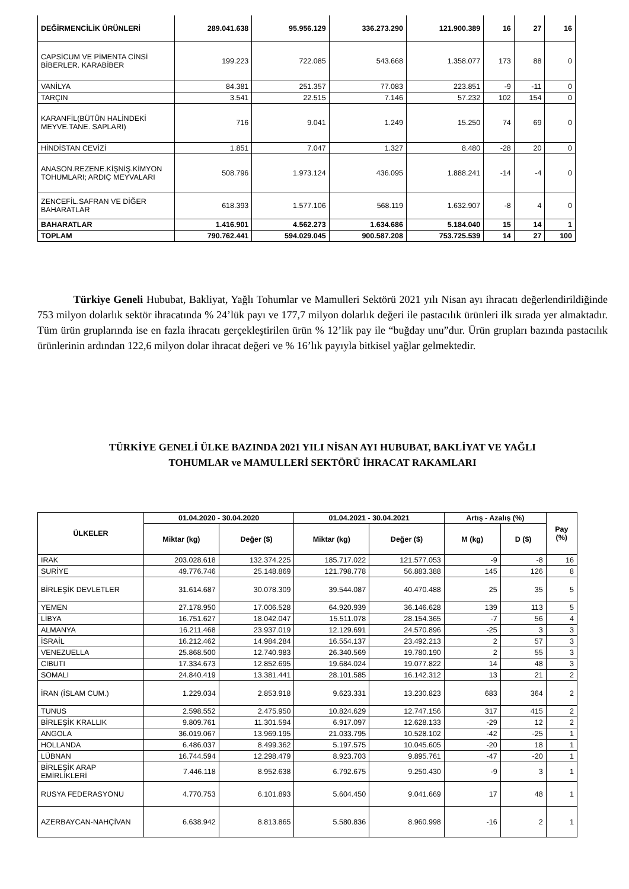| DEĞİRMENCİLİK ÜRÜNLERİ | 289.041.638 | 95.956.129 | 336.273.290 | 121.900.389 | 16 | 27 | 16 |
| CAPSİCUM VE PİMENTA CİNSİ BİBERLER. KARABİBER | 199.223 | 722.085 | 543.668 | 1.358.077 | 173 | 88 | 0 |
| VANİLYA | 84.381 | 251.357 | 77.083 | 223.851 | -9 | -11 | 0 |
| TARÇIN | 3.541 | 22.515 | 7.146 | 57.232 | 102 | 154 | 0 |
| KARANFİL(BÜTÜN HALİNDEKİ MEYVE.TANE. SAPLARI) | 716 | 9.041 | 1.249 | 15.250 | 74 | 69 | 0 |
| HİNDİSTAN CEVİZİ | 1.851 | 7.047 | 1.327 | 8.480 | -28 | 20 | 0 |
| ANASON.REZENE.KİŞNİŞ.KİMYON TOHUMLARI; ARDIÇ MEYVALARI | 508.796 | 1.973.124 | 436.095 | 1.888.241 | -14 | -4 | 0 |
| ZENCEFİL.SAFRAN VE DİĞER BAHARATLAR | 618.393 | 1.577.106 | 568.119 | 1.632.907 | -8 | 4 | 0 |
| BAHARATLAR | 1.416.901 | 4.562.273 | 1.634.686 | 5.184.040 | 15 | 14 | 1 |
| TOPLAM | 790.762.441 | 594.029.045 | 900.587.208 | 753.725.539 | 14 | 27 | 100 |
Türkiye Geneli Hububat, Bakliyat, Yağlı Tohumlar ve Mamulleri Sektörü 2021 yılı Nisan ayı ihracatı değerlendirildiğinde 753 milyon dolarlık sektör ihracatında % 24’lük payı ve 177,7 milyon dolarlık değeri ile pastacılık ürünleri ilk sırada yer almaktadır. Tüm ürün gruplarında ise en fazla ihracatı gerçekleştirilen ürün % 12’lik pay ile “buğday unu”dur. Ürün grupları bazında pastacılık ürünlerinin ardından 122,6 milyon dolar ihracat değeri ve % 16’lık payıyla bitkisel yağlar gelmektedir.
TÜRKİYE GENELİ ÜLKE BAZINDA 2021 YILI NİSAN AYI HUBUBAT, BAKLİYAT VE YAĞLI
TOHUMLAR ve MAMULLERİ SEKTÖRÜ İHRACAT RAKAMLARI
| ÜLKELER | 01.04.2020 - 30.04.2020 | | 01.04.2021 - 30.04.2021 | | Artış - Azalış (%) | | Pay (%) |
| --- | --- | --- | --- | --- | --- | --- | --- |
| | Miktar (kg) | Değer ($) | Miktar (kg) | Değer ($) | M (kg) | D ($) | |
| IRAK | 203.028.618 | 132.374.225 | 185.717.022 | 121.577.053 | -9 | -8 | 16 |
| SURİYE | 49.776.746 | 25.148.869 | 121.798.778 | 56.883.388 | 145 | 126 | 8 |
| BİRLEŞİK DEVLETLER | 31.614.687 | 30.078.309 | 39.544.087 | 40.470.488 | 25 | 35 | 5 |
| YEMEN | 27.178.950 | 17.006.528 | 64.920.939 | 36.146.628 | 139 | 113 | 5 |
| LİBYA | 16.751.627 | 18.042.047 | 15.511.078 | 28.154.365 | -7 | 56 | 4 |
| ALMANYA | 16.211.468 | 23.937.019 | 12.129.691 | 24.570.896 | -25 | 3 | 3 |
| İSRAİL | 16.212.462 | 14.984.284 | 16.554.137 | 23.492.213 | 2 | 57 | 3 |
| VENEZUELLA | 25.868.500 | 12.740.983 | 26.340.569 | 19.780.190 | 2 | 55 | 3 |
| CIBUTI | 17.334.673 | 12.852.695 | 19.684.024 | 19.077.822 | 14 | 48 | 3 |
| SOMALI | 24.840.419 | 13.381.441 | 28.101.585 | 16.142.312 | 13 | 21 | 2 |
| İRAN (İSLAM CUM.) | 1.229.034 | 2.853.918 | 9.623.331 | 13.230.823 | 683 | 364 | 2 |
| TUNUS | 2.598.552 | 2.475.950 | 10.824.629 | 12.747.156 | 317 | 415 | 2 |
| BİRLEŞİK KRALLIK | 9.809.761 | 11.301.594 | 6.917.097 | 12.628.133 | -29 | 12 | 2 |
| ANGOLA | 36.019.067 | 13.969.195 | 21.033.795 | 10.528.102 | -42 | -25 | 1 |
| HOLLANDA | 6.486.037 | 8.499.362 | 5.197.575 | 10.045.605 | -20 | 18 | 1 |
| LÜBNAN | 16.744.594 | 12.298.479 | 8.923.703 | 9.895.761 | -47 | -20 | 1 |
| BİRLEŞİK ARAP EMİRLİKLERİ | 7.446.118 | 8.952.638 | 6.792.675 | 9.250.430 | -9 | 3 | 1 |
| RUSYA FEDERASYONU | 4.770.753 | 6.101.893 | 5.604.450 | 9.041.669 | 17 | 48 | 1 |
| AZERBAYCAN-NAHÇİVAN | 6.638.942 | 8.813.865 | 5.580.836 | 8.960.998 | -16 | 2 | 1 |